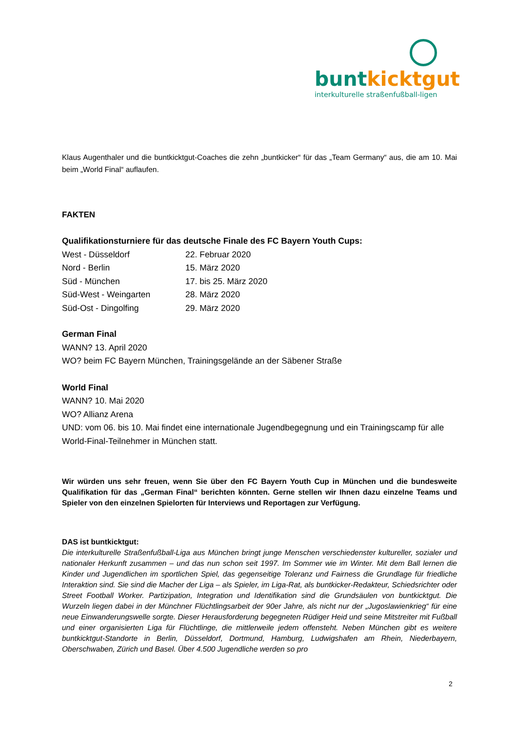bunt kicktgut
interkulturelle straßenfußball-ligen
Klaus Augenthaler und die buntkicktgut-Coaches die zehn „buntkicker“ für das „Team Germany“ aus, die am 10. Mai beim „World Final“ auflaufen.
FAKTEN
Qualifikationsturniere für das deutsche Finale des FC Bayern Youth Cups:
| West - Düsseldorf | 22. Februar 2020 |
| Nord - Berlin | 15. März 2020 |
| Süd - München | 17. bis 25. März 2020 |
| Süd-West - Weingarten | 28. März 2020 |
| Süd-Ost - Dingolfing | 29. März 2020 |
German Final
WANN? 13. April 2020
WO? beim FC Bayern München, Trainingsgelände an der Säbener Straße
World Final
WANN? 10. Mai 2020
WO? Allianz Arena
UND: vom 06. bis 10. Mai findet eine internationale Jugendbegegnung und ein Trainingscamp für alle World-Final-Teilnehmer in München statt.
Wir würden uns sehr freuen, wenn Sie über den FC Bayern Youth Cup in München und die bundesweite Qualifikation für das „German Final“ berichten könnten. Gerne stellen wir Ihnen dazu einzelne Teams und Spieler von den einzelnen Spielorten für Interviews und Reportagen zur Verfügung.
DAS ist buntkicktgut:
Die interkulturelle Straßenfußball-Liga aus München bringt junge Menschen verschiedenster kultureller, sozialer und nationaler Herkunft zusammen – und das nun schon seit 1997. Im Sommer wie im Winter. Mit dem Ball lernen die Kinder und Jugendlichen im sportlichen Spiel, das gegenseitige Toleranz und Fairness die Grundlage für friedliche Interaktion sind. Sie sind die Macher der Liga – als Spieler, im Liga-Rat, als buntkicker-Redakteur, Schiedsrichter oder Street Football Worker. Partizipation, Integration und Identifikation sind die Grundsäulen von buntkicktgut. Die Wurzeln liegen dabei in der Münchner Flüchtlingsarbeit der 90er Jahre, als nicht nur der „Jugoslawienkrieg“ für eine neue Einwanderungswelle sorgte. Dieser Herausforderung begegneten Rüdiger Heid und seine Mitstreiter mit Fußball und einer organisierten Liga für Flüchtlinge, die mittlerweile jedem offensteht. Neben München gibt es weitere buntkicktgut-Standorte in Berlin, Düsseldorf, Dortmund, Hamburg, Ludwigshafen am Rhein, Niederbayern, Oberschwaben, Zürich und Basel. Über 4.500 Jugendliche werden so pro
2